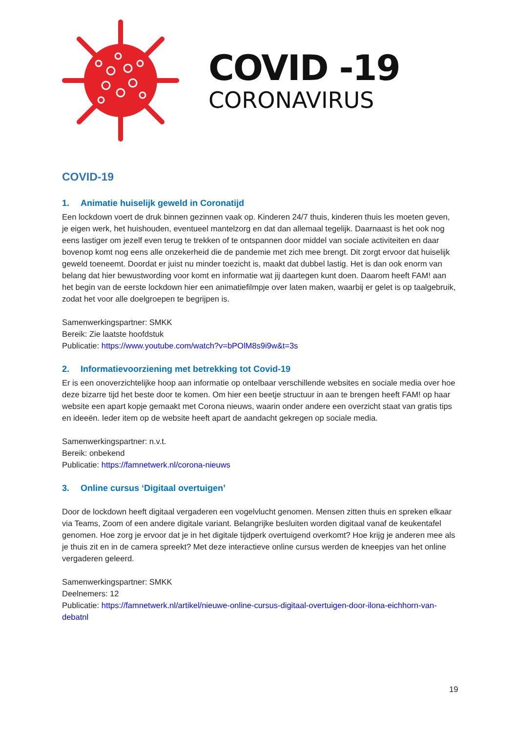COVID -19
CORONAVIRUS
COVID-19
1. Animatie huiselijk geweld in Coronatijd
Een lockdown voert de druk binnen gezinnen vaak op. Kinderen 24/7 thuis, kinderen thuis les moeten geven, je eigen werk, het huishouden, eventueel mantelzorg en dat dan allemaal tegelijk. Daarnaast is het ook nog eens lastiger om jezelf even terug te trekken of te ontspannen door middel van sociale activiteiten en daar bovenop komt nog eens alle onzekerheid die de pandemie met zich mee brengt. Dit zorgt ervoor dat huiselijk geweld toeneemt. Doordat er juist nu minder toezicht is, maakt dat dubbel lastig. Het is dan ook enorm van belang dat hier bewustwording voor komt en informatie wat jij daartegen kunt doen. Daarom heeft FAM! aan het begin van de eerste lockdown hier een animatiefilmpje over laten maken, waarbij er gelet is op taalgebruik, zodat het voor alle doelgroepen te begrijpen is.
Samenwerkingspartner: SMKK
Bereik: Zie laatste hoofdstuk
Publicatie: https://www.youtube.com/watch?v=bPOlM8s9i9w&t=3s
2. Informatievoorziening met betrekking tot Covid-19
Er is een onoverzichtelijke hoop aan informatie op ontelbaar verschillende websites en sociale media over hoe deze bizarre tijd het beste door te komen. Om hier een beetje structuur in aan te brengen heeft FAM! op haar website een apart kopje gemaakt met Corona nieuws, waarin onder andere een overzicht staat van gratis tips en ideeën. Ieder item op de website heeft apart de aandacht gekregen op sociale media.
Samenwerkingspartner: n.v.t.
Bereik: onbekend
Publicatie: https://famnetwerk.nl/corona-nieuws
3. Online cursus ‘Digitaal overtuigen’
Door de lockdown heeft digitaal vergaderen een vogelvlucht genomen. Mensen zitten thuis en spreken elkaar via Teams, Zoom of een andere digitale variant. Belangrijke besluiten worden digitaal vanaf de keukentafel genomen. Hoe zorg je ervoor dat je in het digitale tijdperk overtuigend overkomt? Hoe krijg je anderen mee als je thuis zit en in de camera spreekt? Met deze interactieve online cursus werden de kneepjes van het online vergaderen geleerd.
Samenwerkingspartner: SMKK
Deelnemers: 12
Publicatie: https://famnetwerk.nl/artikel/nieuwe-online-cursus-digitaal-overtuigen-door-ilona-eichhorn-van-debatnl
19